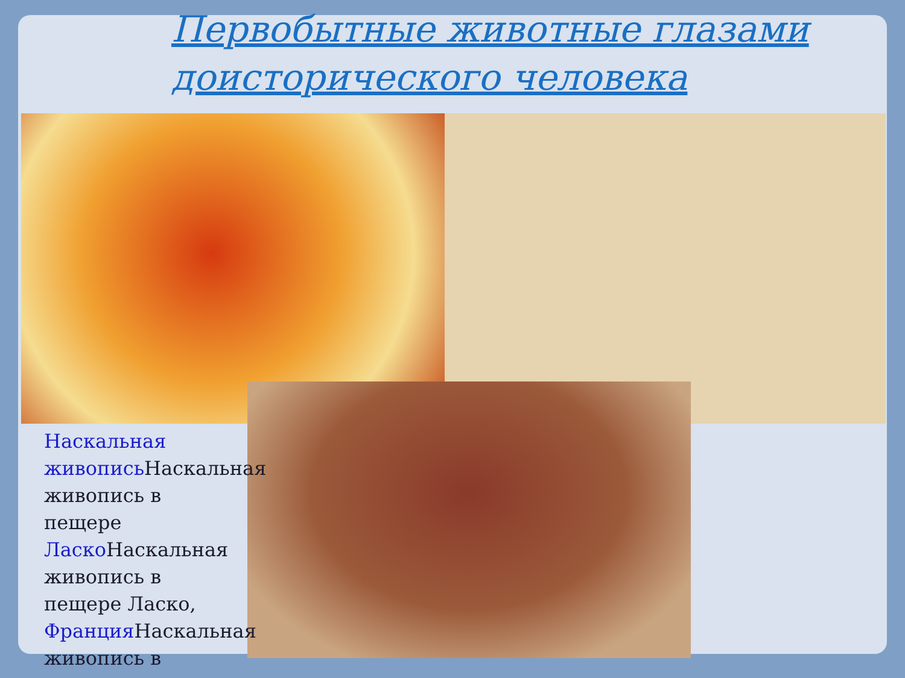Первобытные животные глазами доисторического человека
Наскальная живопись Наскальная живопись в пещере Ласко Наскальная живопись в пещере Ласко, Франция Наскальная живопись в